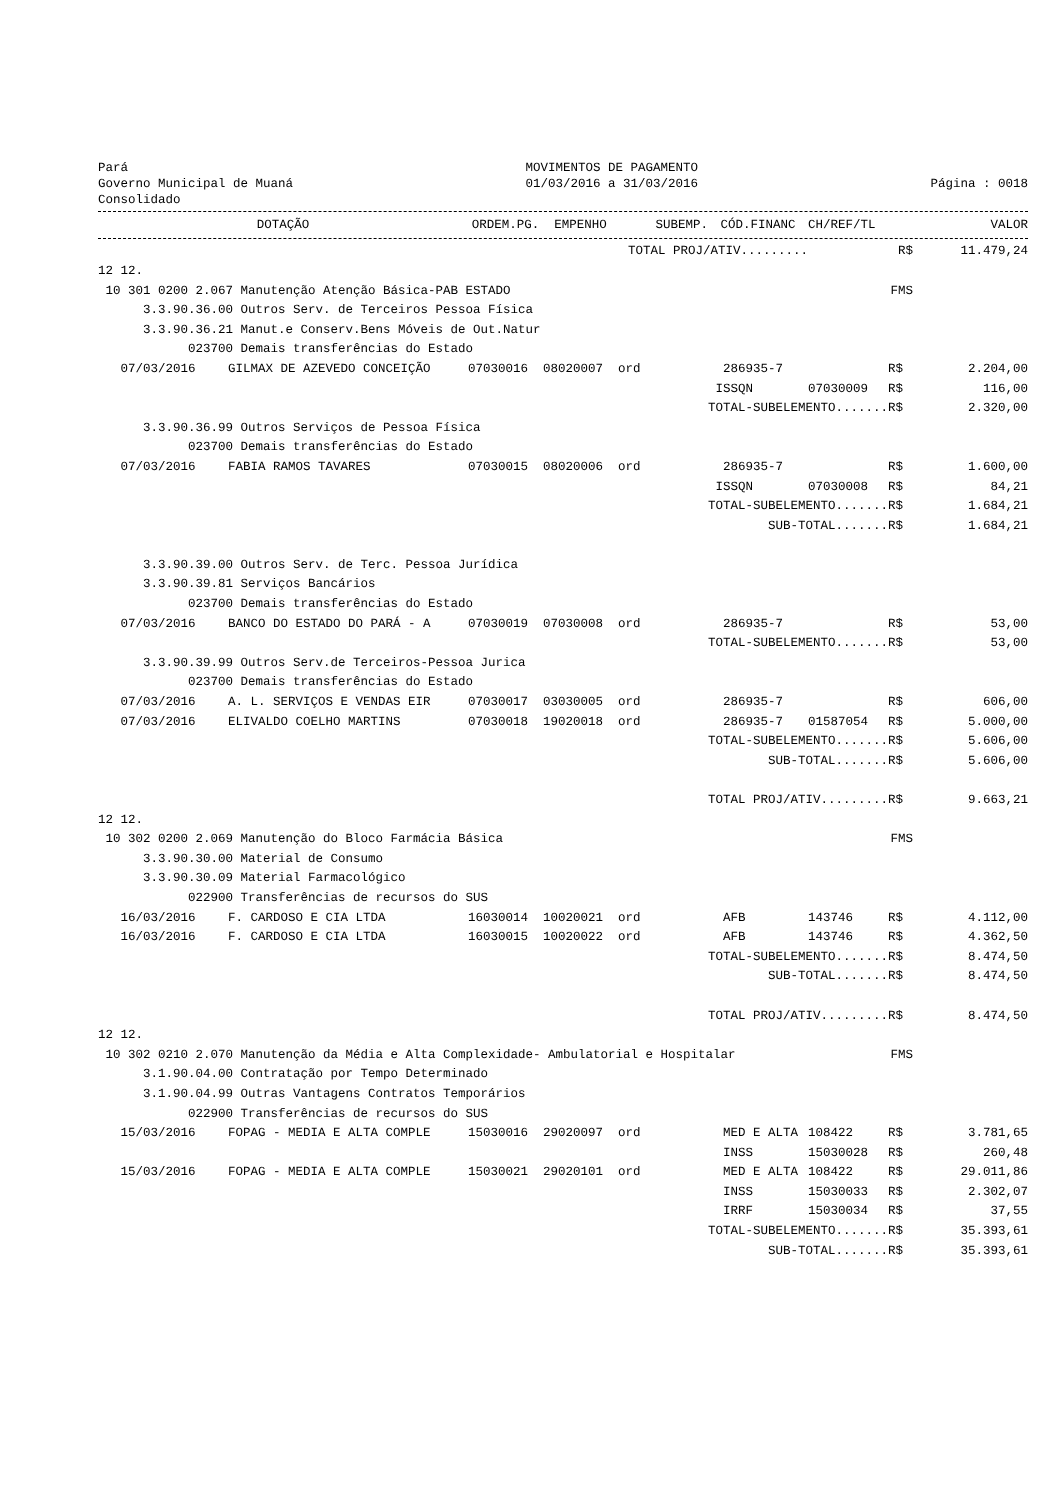Pará
Governo Municipal de Muaná
Consolidado
MOVIMENTOS DE PAGAMENTO
01/03/2016 a 31/03/2016
Página : 0018
| DOTAÇÃO | ORDEM.PG. | EMPENHO | SUBEMP. | CÓD.FINANC | CH/REF/TL | VALOR |
| --- | --- | --- | --- | --- | --- | --- |
| TOTAL PROJ/ATIV......... | | | | | | R$ | | 11.479,24 |
| 12 12. | | | | | | | | |
| 10 301 0200 2.067 Manutenção Atenção Básica-PAB ESTADO | | | | | | FMS | | |
| 3.3.90.36.00 Outros Serv. de Terceiros Pessoa Física | | | | | | | | |
| 3.3.90.36.21 Manut.e Conserv.Bens Móveis de Out.Natur | | | | | | | | |
| 023700 Demais transferências do Estado | | | | | | | | |
| 07/03/2016 | GILMAX DE AZEVEDO CONCEIÇÃO | 07030016 | 08020007 | ord | 286935-7 | | R$ | 2.204,00 |
| | | | | | ISSQN | 07030009 | R$ | 116,00 |
| TOTAL-SUBELEMENTO....... | | | | | | | R$ | 2.320,00 |
| 3.3.90.36.99 Outros Serviços de Pessoa Física | | | | | | | | |
| 023700 Demais transferências do Estado | | | | | | | | |
| 07/03/2016 | FABIA RAMOS TAVARES | 07030015 | 08020006 | ord | 286935-7 | | R$ | 1.600,00 |
| | | | | | ISSQN | 07030008 | R$ | 84,21 |
| TOTAL-SUBELEMENTO....... | | | | | | | R$ | 1.684,21 |
| SUB-TOTAL....... | | | | | | | R$ | 1.684,21 |
| 3.3.90.39.00 Outros Serv. de Terc. Pessoa Jurídica | | | | | | | | |
| 3.3.90.39.81 Serviços Bancários | | | | | | | | |
| 023700 Demais transferências do Estado | | | | | | | | |
| 07/03/2016 | BANCO DO ESTADO DO PARÁ - A | 07030019 | 07030008 | ord | 286935-7 | | R$ | 53,00 |
| TOTAL-SUBELEMENTO....... | | | | | | | R$ | 53,00 |
| 3.3.90.39.99 Outros Serv.de Terceiros-Pessoa Jurica | | | | | | | | |
| 023700 Demais transferências do Estado | | | | | | | | |
| 07/03/2016 | A. L. SERVIÇOS E VENDAS EIR | 07030017 | 03030005 | ord | 286935-7 | | R$ | 606,00 |
| 07/03/2016 | ELIVALDO COELHO MARTINS | 07030018 | 19020018 | ord | 286935-7 | 01587054 | R$ | 5.000,00 |
| TOTAL-SUBELEMENTO....... | | | | | | | R$ | 5.606,00 |
| SUB-TOTAL....... | | | | | | | R$ | 5.606,00 |
| TOTAL PROJ/ATIV......... | | | | | | | R$ | 9.663,21 |
| 12 12. | | | | | | | | |
| 10 302 0200 2.069 Manutenção do Bloco Farmácia Básica | | | | | | FMS | | |
| 3.3.90.30.00 Material de Consumo | | | | | | | | |
| 3.3.90.30.09 Material Farmacológico | | | | | | | | |
| 022900 Transferências de recursos do SUS | | | | | | | | |
| 16/03/2016 | F. CARDOSO E CIA LTDA | 16030014 | 10020021 | ord | AFB | 143746 | R$ | 4.112,00 |
| 16/03/2016 | F. CARDOSO E CIA LTDA | 16030015 | 10020022 | ord | AFB | 143746 | R$ | 4.362,50 |
| TOTAL-SUBELEMENTO....... | | | | | | | R$ | 8.474,50 |
| SUB-TOTAL....... | | | | | | | R$ | 8.474,50 |
| TOTAL PROJ/ATIV......... | | | | | | | R$ | 8.474,50 |
| 12 12. | | | | | | | | |
| 10 302 0210 2.070 Manutenção da Média e Alta Complexidade- Ambulatorial e Hospitalar | | | | | | FMS | | |
| 3.1.90.04.00 Contratação por Tempo Determinado | | | | | | | | |
| 3.1.90.04.99 Outras Vantagens Contratos Temporários | | | | | | | | |
| 022900 Transferências de recursos do SUS | | | | | | | | |
| 15/03/2016 | FOPAG - MEDIA E ALTA COMPLE | 15030016 | 29020097 | ord | MED E ALTA | 108422 | R$ | 3.781,65 |
| | | | | | INSS | 15030028 | R$ | 260,48 |
| 15/03/2016 | FOPAG - MEDIA E ALTA COMPLE | 15030021 | 29020101 | ord | MED E ALTA | 108422 | R$ | 29.011,86 |
| | | | | | INSS | 15030033 | R$ | 2.302,07 |
| | | | | | IRRF | 15030034 | R$ | 37,55 |
| TOTAL-SUBELEMENTO....... | | | | | | | R$ | 35.393,61 |
| SUB-TOTAL....... | | | | | | | R$ | 35.393,61 |